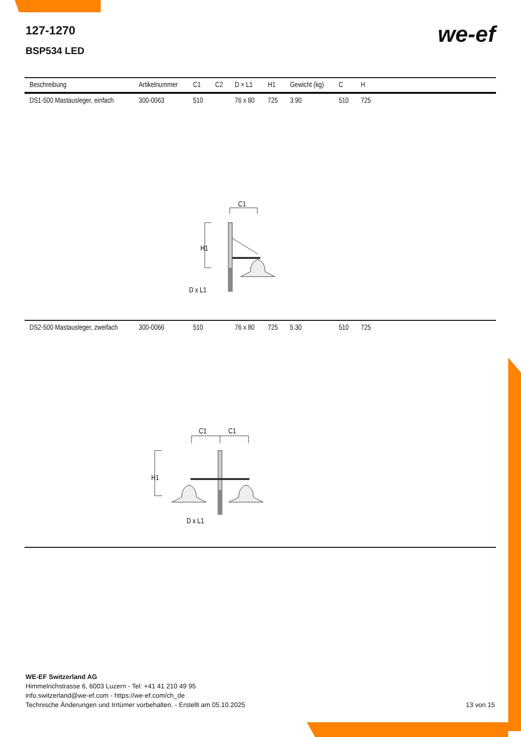127-1270
BSP534 LED
we-ef
| Beschreibung | Artikelnummer | C1 | C2 | D × L1 | H1 | Gewicht (kg) | C | H | |
| --- | --- | --- | --- | --- | --- | --- | --- | --- | --- |
| DS1-500 Mastausleger, einfach | 300-0063 | 510 | | 76 x 80 | 725 | 3.90 | 510 | 725 | |
| C1 H1 D x L1 | | | | | | | | | |
| DS2-500 Mastausleger, zweifach | 300-0066 | 510 | | 76 x 80 | 725 | 5.30 | 510 | 725 | |
| C1 C1 H1 D x L1 | | | | | | | | | |
WE-EF Switzerland AG
Himmelrichstrasse 6, 6003 Luzern - Tel: +41 41 210 49 95
info.switzerland@we-ef.com - https://we-ef.com/ch_de
Technische Änderungen und Irrtümer vorbehalten. - Erstellt am 05.10.2025
13 von 15